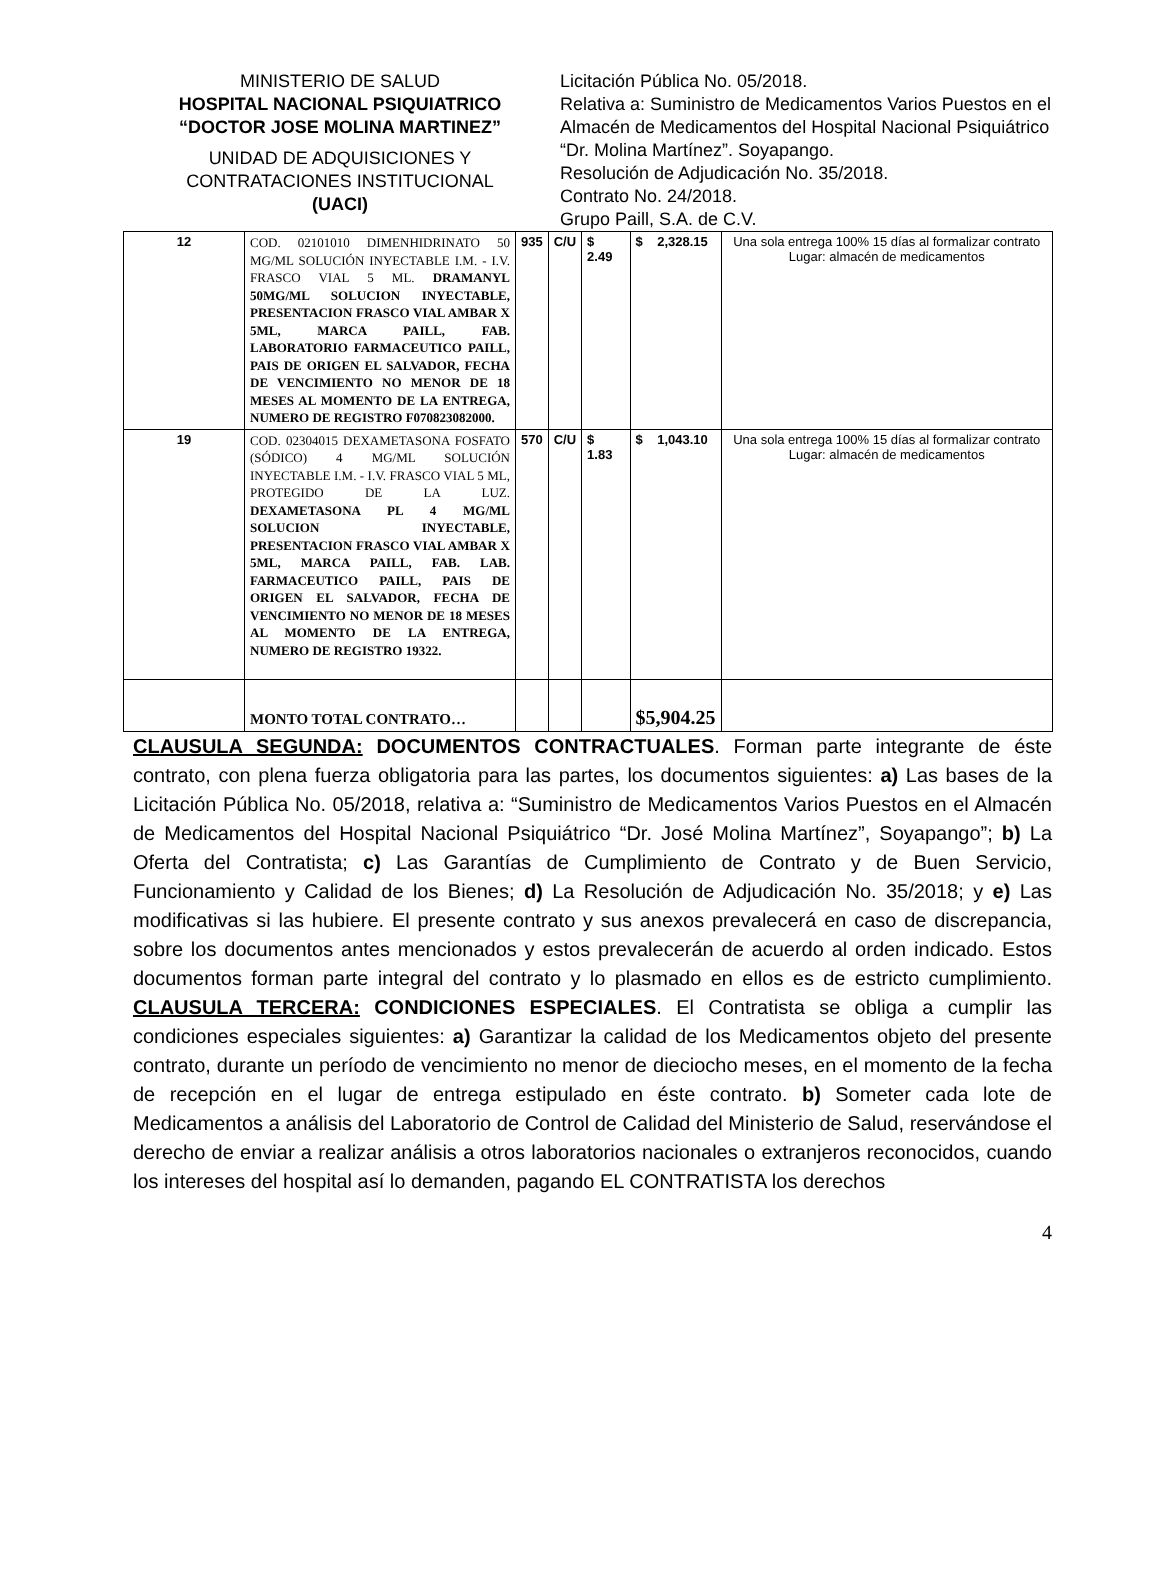MINISTERIO DE SALUD
HOSPITAL NACIONAL PSIQUIATRICO
“DOCTOR JOSE MOLINA MARTINEZ”
UNIDAD DE ADQUISICIONES Y CONTRATACIONES INSTITUCIONAL
(UACI)
Licitación Pública No. 05/2018.
Relativa a: Suministro de Medicamentos Varios Puestos en el Almacén de Medicamentos del Hospital Nacional Psiquiátrico “Dr. Molina Martínez”. Soyapango.
Resolución de Adjudicación No. 35/2018.
Contrato No. 24/2018.
Grupo Paill, S.A. de C.V.
| 12 | COD. 02101010 DIMENHIDRINATO 50 MG/ML SOLUCIÓN INYECTABLE I.M. - I.V. FRASCO VIAL 5 ML. DRAMANYL 50MG/ML SOLUCION INYECTABLE, PRESENTACION FRASCO VIAL AMBAR X 5ML, MARCA PAILL, FAB. LABORATORIO FARMACEUTICO PAILL, PAIS DE ORIGEN EL SALVADOR, FECHA DE VENCIMIENTO NO MENOR DE 18 MESES AL MOMENTO DE LA ENTREGA, NUMERO DE REGISTRO F070823082000. | 935 | C/U | $ 2.49 | $ 2,328.15 | Una sola entrega 100% 15 días al formalizar contrato Lugar: almacén de medicamentos |
| 19 | COD. 02304015 DEXAMETASONA FOSFATO (SÓDICO) 4 MG/ML SOLUCIÓN INYECTABLE I.M. - I.V. FRASCO VIAL 5 ML, PROTEGIDO DE LA LUZ. DEXAMETASONA PL 4 MG/ML SOLUCION INYECTABLE, PRESENTACION FRASCO VIAL AMBAR X 5ML, MARCA PAILL, FAB. LAB. FARMACEUTICO PAILL, PAIS DE ORIGEN EL SALVADOR, FECHA DE VENCIMIENTO NO MENOR DE 18 MESES AL MOMENTO DE LA ENTREGA, NUMERO DE REGISTRO 19322. | 570 | C/U | $ 1.83 | $ 1,043.10 | Una sola entrega 100% 15 días al formalizar contrato Lugar: almacén de medicamentos |
| | MONTO TOTAL CONTRATO… | | | | $5,904.25 | |
CLAUSULA SEGUNDA: DOCUMENTOS CONTRACTUALES. Forman parte integrante de éste contrato, con plena fuerza obligatoria para las partes, los documentos siguientes: a) Las bases de la Licitación Pública No. 05/2018, relativa a: “Suministro de Medicamentos Varios Puestos en el Almacén de Medicamentos del Hospital Nacional Psiquiátrico “Dr. José Molina Martínez”, Soyapango”; b) La Oferta del Contratista; c) Las Garantías de Cumplimiento de Contrato y de Buen Servicio, Funcionamiento y Calidad de los Bienes; d) La Resolución de Adjudicación No. 35/2018; y e) Las modificativas si las hubiere. El presente contrato y sus anexos prevalecerá en caso de discrepancia, sobre los documentos antes mencionados y estos prevalecerán de acuerdo al orden indicado. Estos documentos forman parte integral del contrato y lo plasmado en ellos es de estricto cumplimiento. CLAUSULA TERCERA: CONDICIONES ESPECIALES. El Contratista se obliga a cumplir las condiciones especiales siguientes: a) Garantizar la calidad de los Medicamentos objeto del presente contrato, durante un período de vencimiento no menor de dieciocho meses, en el momento de la fecha de recepción en el lugar de entrega estipulado en éste contrato. b) Someter cada lote de Medicamentos a análisis del Laboratorio de Control de Calidad del Ministerio de Salud, reservándose el derecho de enviar a realizar análisis a otros laboratorios nacionales o extranjeros reconocidos, cuando los intereses del hospital así lo demanden, pagando EL CONTRATISTA los derechos
4